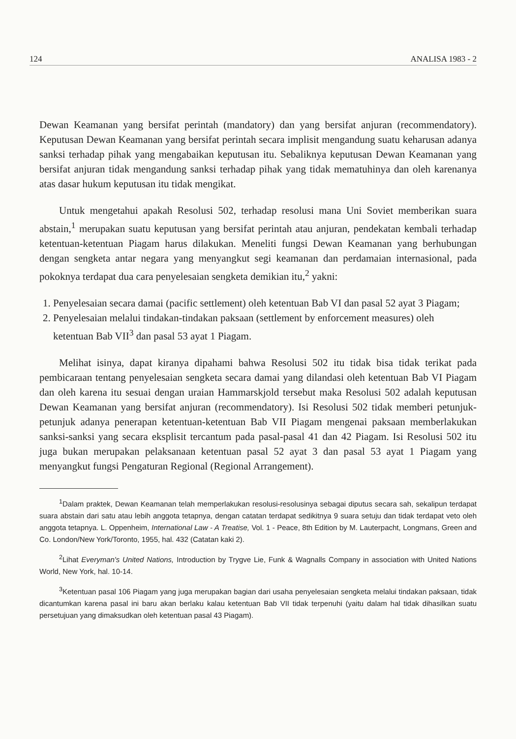124 ANALISA 1983 - 2
Dewan Keamanan yang bersifat perintah (mandatory) dan yang bersifat anjuran (recommendatory). Keputusan Dewan Keamanan yang bersifat perintah secara implisit mengandung suatu keharusan adanya sanksi terhadap pihak yang mengabaikan keputusan itu. Sebaliknya keputusan Dewan Keamanan yang bersifat anjuran tidak mengandung sanksi terhadap pihak yang tidak mematuhinya dan oleh karenanya atas dasar hukum keputusan itu tidak mengikat.
Untuk mengetahui apakah Resolusi 502, terhadap resolusi mana Uni Soviet memberikan suara abstain,<sup>1</sup> merupakan suatu keputusan yang bersifat perintah atau anjuran, pendekatan kembali terhadap ketentuan-ketentuan Piagam harus dilakukan. Meneliti fungsi Dewan Keamanan yang berhubungan dengan sengketa antar negara yang menyangkut segi keamanan dan perdamaian internasional, pada pokoknya terdapat dua cara penyelesaian sengketa demikian itu,<sup>2</sup> yakni:
1. Penyelesaian secara damai (pacific settlement) oleh ketentuan Bab VI dan pasal 52 ayat 3 Piagam;
2. Penyelesaian melalui tindakan-tindakan paksaan (settlement by enforcement measures) oleh ketentuan Bab VII<sup>3</sup> dan pasal 53 ayat 1 Piagam.
Melihat isinya, dapat kiranya dipahami bahwa Resolusi 502 itu tidak bisa tidak terikat pada pembicaraan tentang penyelesaian sengketa secara damai yang dilandasi oleh ketentuan Bab VI Piagam dan oleh karena itu sesuai dengan uraian Hammarskjold tersebut maka Resolusi 502 adalah keputusan Dewan Keamanan yang bersifat anjuran (recommendatory). Isi Resolusi 502 tidak memberi petunjuk-petunjuk adanya penerapan ketentuan-ketentuan Bab VII Piagam mengenai paksaan memberlakukan sanksi-sanksi yang secara eksplisit tercantum pada pasal-pasal 41 dan 42 Piagam. Isi Resolusi 502 itu juga bukan merupakan pelaksanaan ketentuan pasal 52 ayat 3 dan pasal 53 ayat 1 Piagam yang menyangkut fungsi Pengaturan Regional (Regional Arrangement).
<sup>1</sup> Dalam praktek, Dewan Keamanan telah memperlakukan resolusi-resolusinya sebagai diputus secara sah, sekalipun terdapat suara abstain dari satu atau lebih anggota tetapnya, dengan catatan terdapat sedikitnya 9 suara setuju dan tidak terdapat veto oleh anggota tetapnya. L. Oppenheim, International Law - A Treatise, Vol. 1 - Peace, 8th Edition by M. Lauterpacht, Longmans, Green and Co. London/New York/Toronto, 1955, hal. 432 (Catatan kaki 2).
<sup>2</sup> Lihat Everyman's United Nations, Introduction by Trygve Lie, Funk & Wagnalls Company in association with United Nations World, New York, hal. 10-14.
<sup>3</sup> Ketentuan pasal 106 Piagam yang juga merupakan bagian dari usaha penyelesaian sengketa melalui tindakan paksaan, tidak dicantumkan karena pasal ini baru akan berlaku kalau ketentuan Bab VII tidak terpenuhi (yaitu dalam hal tidak dihasilkan suatu persetujuan yang dimaksudkan oleh ketentuan pasal 43 Piagam).